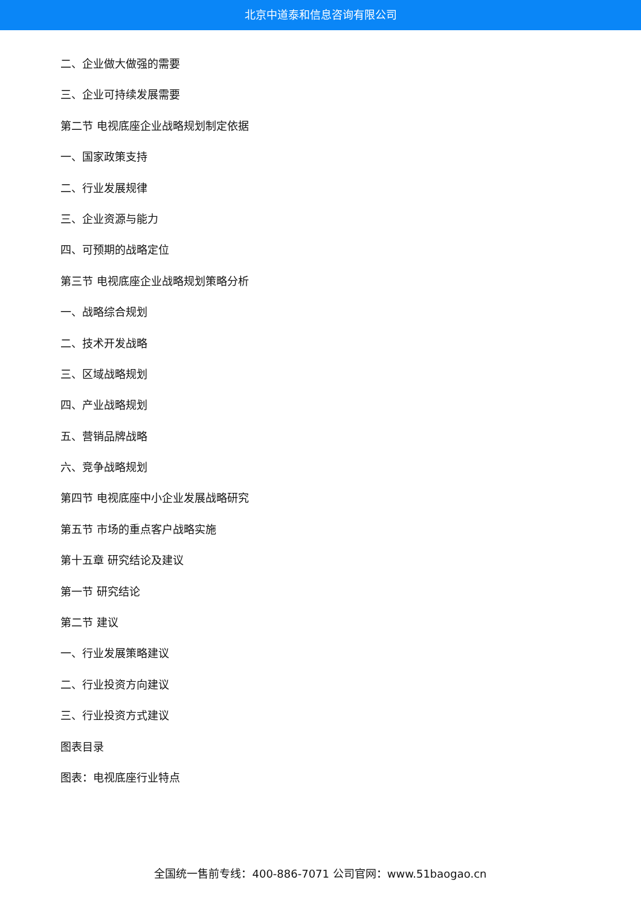北京中道泰和信息咨询有限公司
二、企业做大做强的需要
三、企业可持续发展需要
第二节 电视底座企业战略规划制定依据
一、国家政策支持
二、行业发展规律
三、企业资源与能力
四、可预期的战略定位
第三节 电视底座企业战略规划策略分析
一、战略综合规划
二、技术开发战略
三、区域战略规划
四、产业战略规划
五、营销品牌战略
六、竞争战略规划
第四节 电视底座中小企业发展战略研究
第五节 市场的重点客户战略实施
第十五章 研究结论及建议
第一节 研究结论
第二节 建议
一、行业发展策略建议
二、行业投资方向建议
三、行业投资方式建议
图表目录
图表：电视底座行业特点
全国统一售前专线：400-886-7071 公司官网：www.51baogao.cn